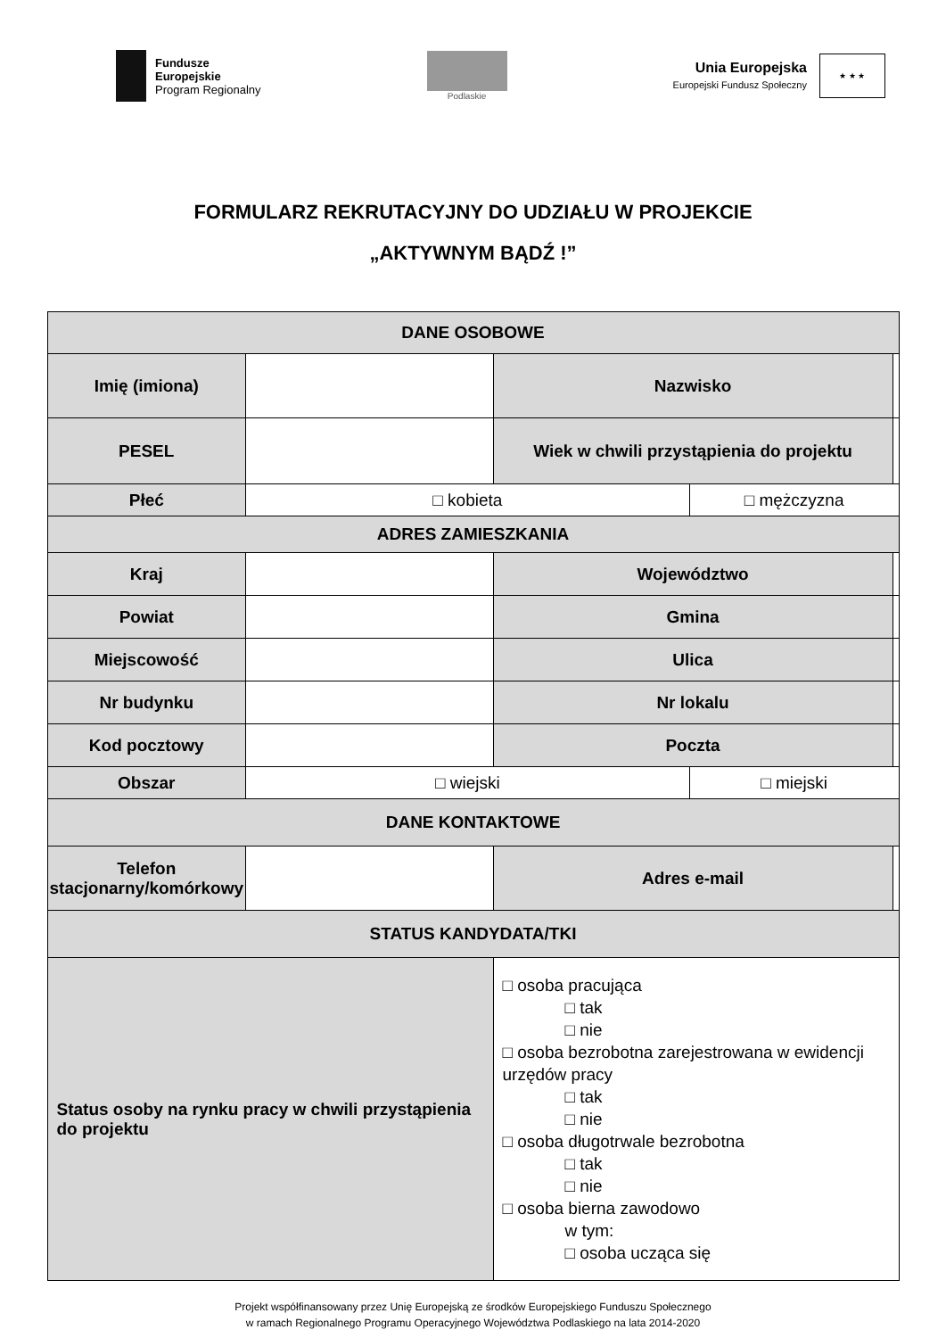Fundusze
Europejskie
Program Regionalny
Podlaskie
Unia Europejska
Europejski Fundusz Społeczny
★ ★ ★
FORMULARZ REKRUTACYJNY DO UDZIAŁU W PROJEKCIE
„AKTYWNYM BĄDŹ !”
| DANE OSOBOWE | | | | | |
| Imię (imiona) | | | Nazwisko | | |
| PESEL | | | Wiek w chwili przystąpienia do projektu | | |
| Płeć | □ kobieta | | | □ mężczyzna | |
| ADRES ZAMIESZKANIA | | | | | |
| Kraj | | | Województwo | | |
| Powiat | | | Gmina | | |
| Miejscowość | | | Ulica | | |
| Nr budynku | | | Nr lokalu | | |
| Kod pocztowy | | | Poczta | | |
| Obszar | □ wiejski | | | □ miejski | |
| DANE KONTAKTOWE | | | | | |
| Telefon stacjonarny/komórkowy | | | Adres e-mail | | |
| STATUS KANDYDATA/TKI | | | | | |
| Status osoby na rynku pracy w chwili przystąpienia do projektu | | □ osoba pracująca □ tak □ nie □ osoba bezrobotna zarejestrowana w ewidencji urzędów pracy □ tak □ nie □ osoba długotrwale bezrobotna □ tak □ nie □ osoba bierna zawodowo w tym: □ osoba ucząca się | | | |
Projekt współfinansowany przez Unię Europejską ze środków Europejskiego Funduszu Społecznego
w ramach Regionalnego Programu Operacyjnego Województwa Podlaskiego na lata 2014-2020